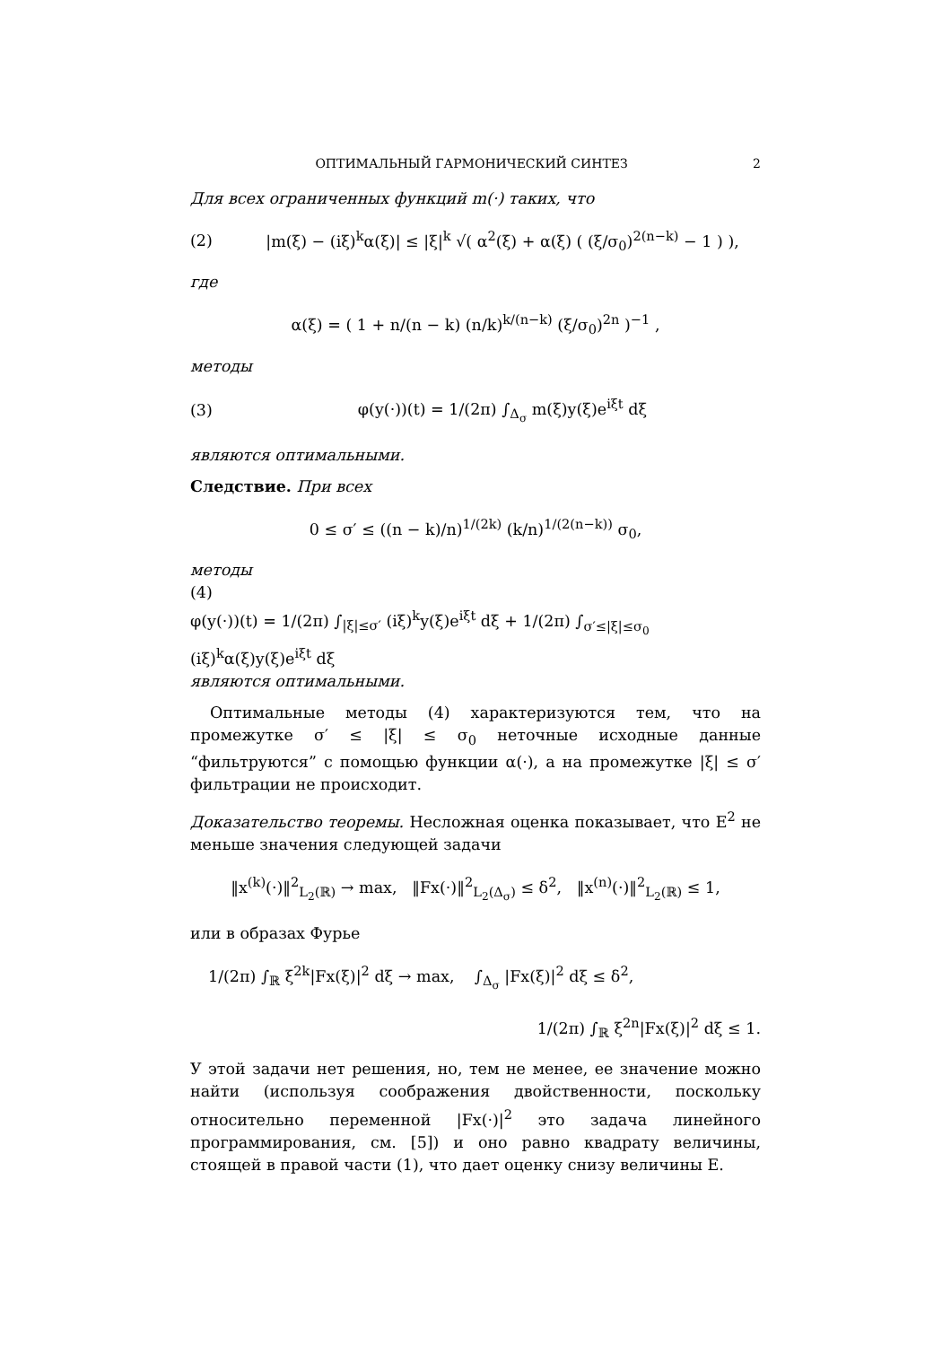ОПТИМАЛЬНЫЙ ГАРМОНИЧЕСКИЙ СИНТЕЗ 2
Для всех ограниченных функций m(·) таких, что
(2) |m(ξ) − (iξ)<sup>k</sup>α(ξ)| ≤ |ξ|<sup>k</sup> √( α<sup>2</sup>(ξ) + α(ξ) ( (ξ/σ<sub>0</sub>)<sup>2(n−k)</sup> − 1 ) ),
где
α(ξ) = ( 1 + n/(n − k) (n/k)<sup>k/(n−k)</sup> (ξ/σ<sub>0</sub>)<sup>2n</sup> )<sup>−1</sup> ,
методы
(3) φ(y(·))(t) = 1/(2π) ∫<sub>Δ<sub>σ</sub></sub> m(ξ)y(ξ)e<sup>iξt</sup> dξ
являются оптимальными.
Следствие. При всех
0 ≤ σ′ ≤ ((n − k)/n)<sup>1/(2k)</sup> (k/n)<sup>1/(2(n−k))</sup> σ<sub>0</sub>,
методы
(4)
φ(y(·))(t) = 1/(2π) ∫<sub>|ξ|≤σ′</sub> (iξ)<sup>k</sup>y(ξ)e<sup>iξt</sup> dξ + 1/(2π) ∫<sub>σ′≤|ξ|≤σ<sub>0</sub></sub> (iξ)<sup>k</sup>α(ξ)y(ξ)e<sup>iξt</sup> dξ
являются оптимальными.
Оптимальные методы (4) характеризуются тем, что на промежутке σ′ ≤ |ξ| ≤ σ<sub>0</sub> неточные исходные данные “фильтруются” с помощью функции α(·), а на промежутке |ξ| ≤ σ′ фильтрации не происходит.
Доказательство теоремы. Несложная оценка показывает, что E<sup>2</sup> не меньше значения следующей задачи
‖x<sup>(k)</sup>(·)‖<sup>2</sup><sub>L<sub>2</sub>(ℝ)</sub> → max, ‖Fx(·)‖<sup>2</sup><sub>L<sub>2</sub>(Δ<sub>σ</sub>)</sub> ≤ δ<sup>2</sup>, ‖x<sup>(n)</sup>(·)‖<sup>2</sup><sub>L<sub>2</sub>(ℝ)</sub> ≤ 1,
или в образах Фурье
1/(2π) ∫<sub>ℝ</sub> ξ<sup>2k</sup>|Fx(ξ)|<sup>2</sup> dξ → max, ∫<sub>Δ<sub>σ</sub></sub> |Fx(ξ)|<sup>2</sup> dξ ≤ δ<sup>2</sup>,
1/(2π) ∫<sub>ℝ</sub> ξ<sup>2n</sup>|Fx(ξ)|<sup>2</sup> dξ ≤ 1.
У этой задачи нет решения, но, тем не менее, ее значение можно найти (используя соображения двойственности, поскольку относительно переменной |Fx(·)|<sup>2</sup> это задача линейного программирования, см. [5]) и оно равно квадрату величины, стоящей в правой части (1), что дает оценку снизу величины E.